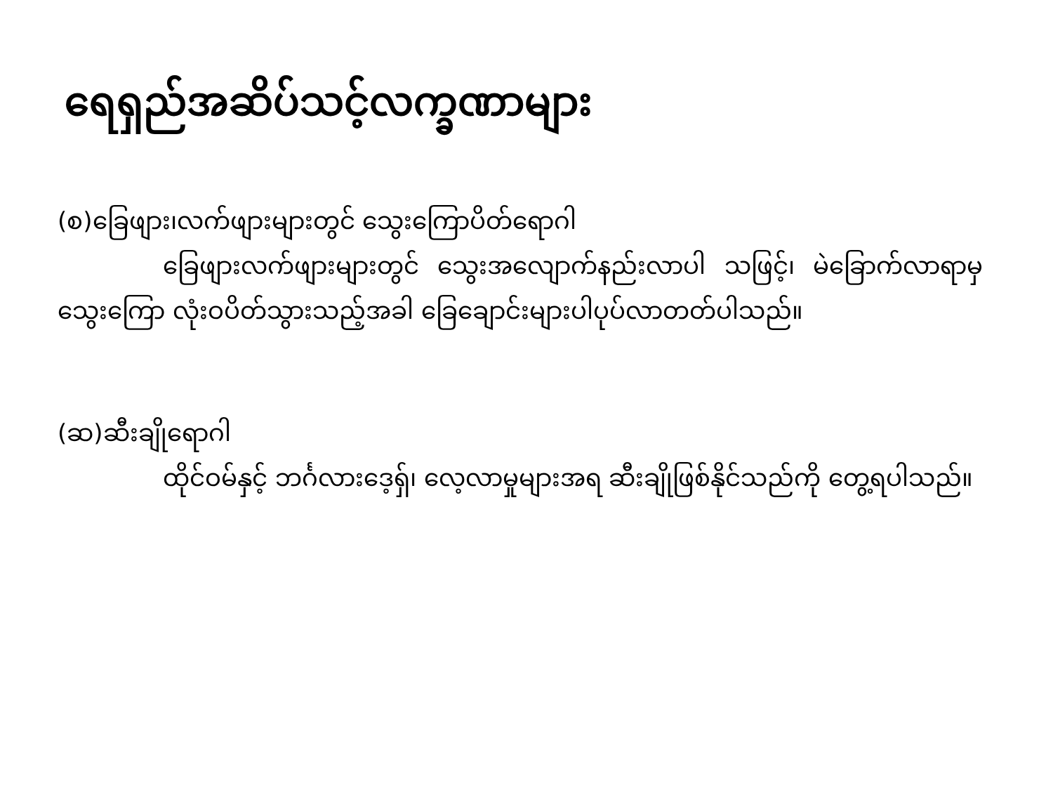ရေရှည်အဆိပ်သင့်လက္ခဏာများ
(စ)ခြေဖျား၊လက်ဖျားများတွင် သွေးကြောပိတ်ရောဂါ
ခြေဖျားလက်ဖျားများတွင် သွေးအလျောက်နည်းလာပါ သဖြင့်၊ မဲခြောက်လာရာမှ သွေးကြော လုံးဝပိတ်သွားသည့်အခါ ခြေချောင်းများပါပုပ်လာတတ်ပါသည်။
(ဆ)ဆီးချိုရောဂါ
ထိုင်ဝမ်နှင့် ဘင်္ဂလားဒေ့ရှ်၊ လေ့လာမှုများအရ ဆီးချိုဖြစ်နိုင်သည်ကို တွေ့ရပါသည်။